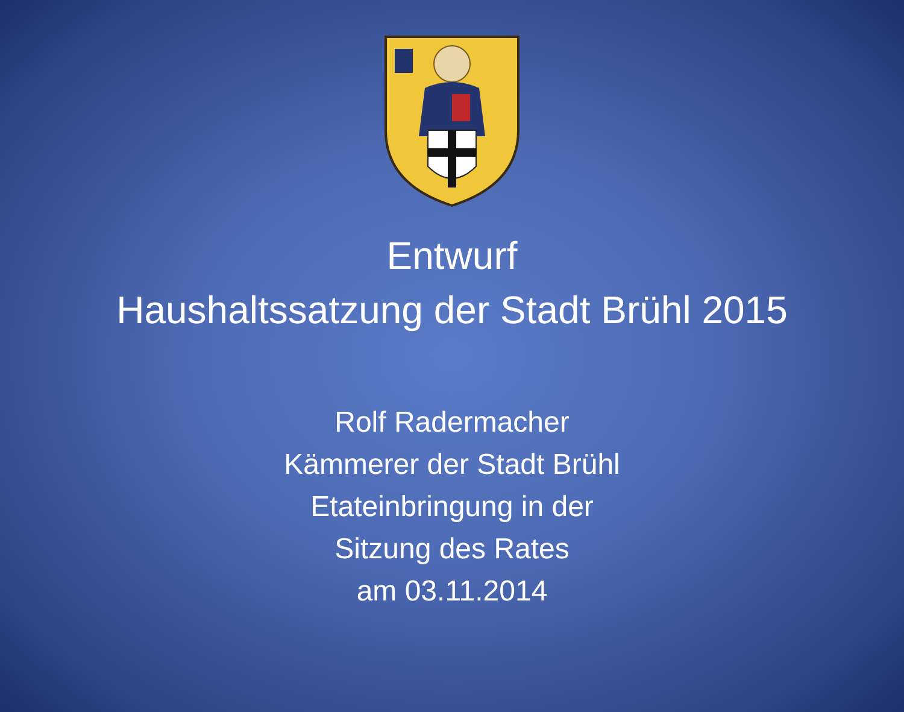Entwurf
Haushaltssatzung der Stadt Brühl 2015
Rolf Radermacher
Kämmerer der Stadt Brühl
Etateinbringung in der
Sitzung des Rates
am 03.11.2014